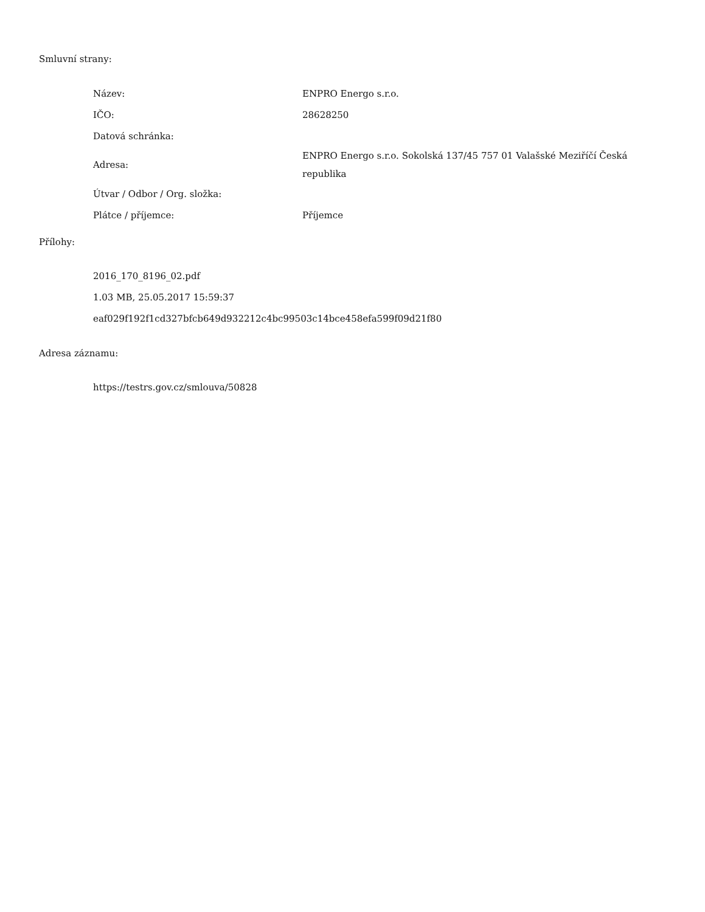Smluvní strany:
| Název: | ENPRO Energo s.r.o. |
| IČO: | 28628250 |
| Datová schránka: | |
| Adresa: | ENPRO Energo s.r.o. Sokolská 137/45 757 01 Valašské Meziříčí Česká republika |
| Útvar / Odbor / Org. složka: | |
| Plátce / příjemce: | Příjemce |
Přílohy:
2016_170_8196_02.pdf
1.03 MB, 25.05.2017 15:59:37
eaf029f192f1cd327bfcb649d932212c4bc99503c14bce458efa599f09d21f80
Adresa záznamu:
https://testrs.gov.cz/smlouva/50828